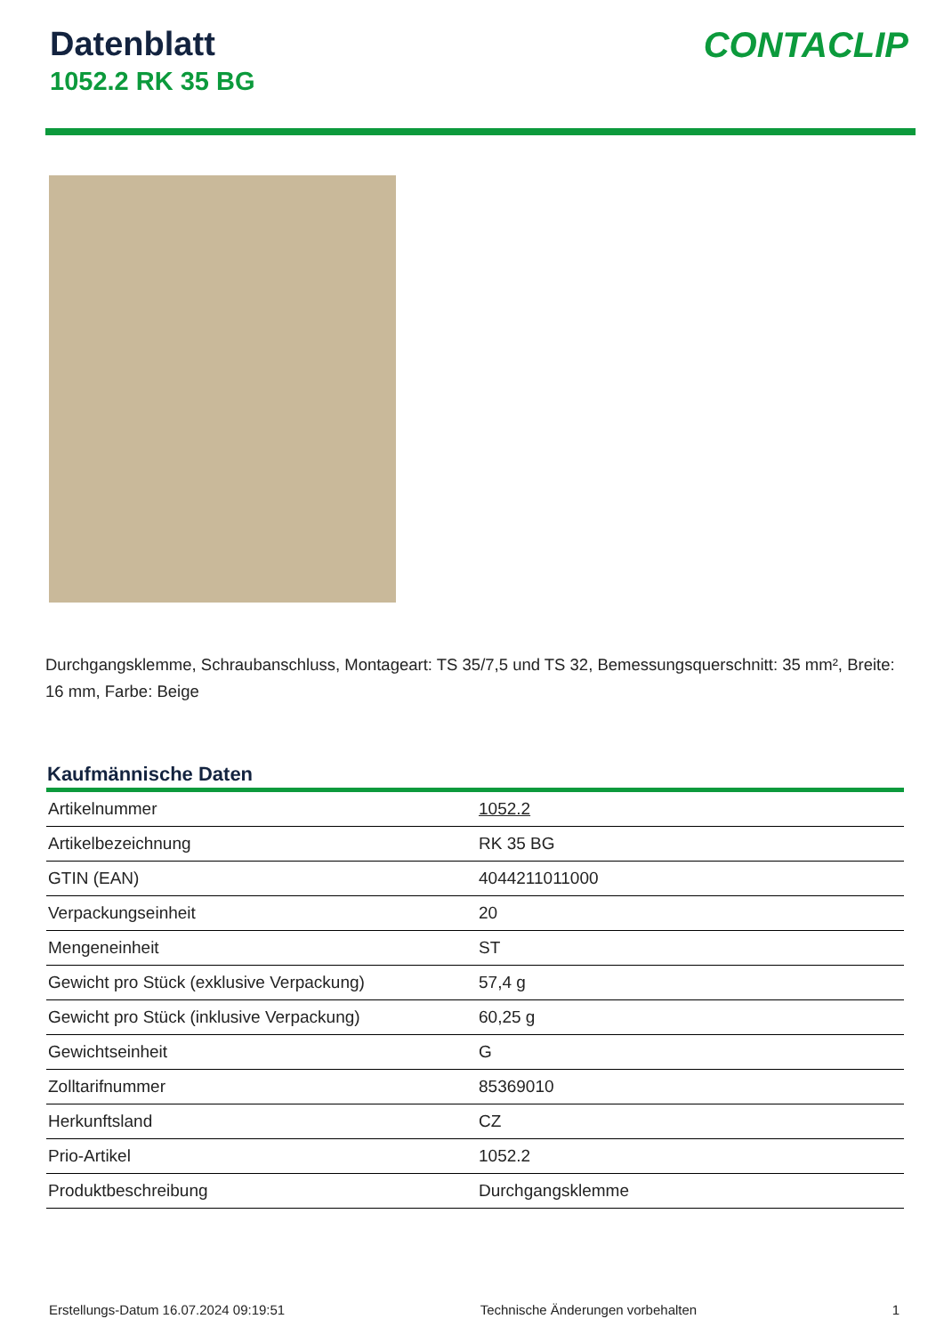Datenblatt
1052.2 RK 35 BG
CONTACLIP
Durchgangsklemme, Schraubanschluss, Montageart: TS 35/7,5 und TS 32, Bemessungsquerschnitt: 35 mm², Breite: 16 mm, Farbe: Beige
Kaufmännische Daten
| Artikelnummer | 1052.2 |
| Artikelbezeichnung | RK 35 BG |
| GTIN (EAN) | 4044211011000 |
| Verpackungseinheit | 20 |
| Mengeneinheit | ST |
| Gewicht pro Stück (exklusive Verpackung) | 57,4 g |
| Gewicht pro Stück (inklusive Verpackung) | 60,25 g |
| Gewichtseinheit | G |
| Zolltarifnummer | 85369010 |
| Herkunftsland | CZ |
| Prio-Artikel | 1052.2 |
| Produktbeschreibung | Durchgangsklemme |
Erstellungs-Datum 16.07.2024 09:19:51 Technische Änderungen vorbehalten 1